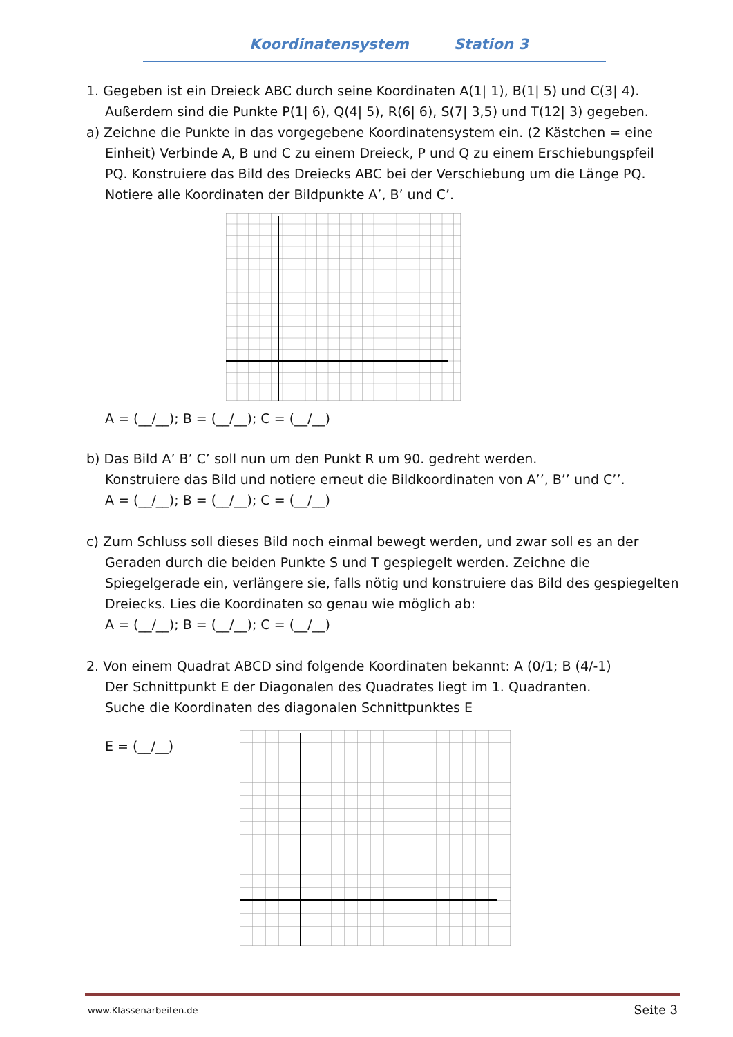Koordinatensystem Station 3
1. Gegeben ist ein Dreieck ABC durch seine Koordinaten A(1| 1), B(1| 5) und C(3| 4).
Außerdem sind die Punkte P(1| 6), Q(4| 5), R(6| 6), S(7| 3,5) und T(12| 3) gegeben.
a) Zeichne die Punkte in das vorgegebene Koordinatensystem ein. (2 Kästchen = eine
Einheit) Verbinde A, B und C zu einem Dreieck, P und Q zu einem Erschiebungspfeil PQ. Konstruiere das Bild des Dreiecks ABC bei der Verschiebung um die Länge PQ. Notiere alle Koordinaten der Bildpunkte A’, B’ und C’.
A = (__/__); B = (__/__); C = (__/__)
b) Das Bild A’ B’ C’ soll nun um den Punkt R um 90. gedreht werden.
Konstruiere das Bild und notiere erneut die Bildkoordinaten von A’’, B’’ und C’’.
A = (__/__); B = (__/__); C = (__/__)
c) Zum Schluss soll dieses Bild noch einmal bewegt werden, und zwar soll es an der
Geraden durch die beiden Punkte S und T gespiegelt werden. Zeichne die Spiegelgerade ein, verlängere sie, falls nötig und konstruiere das Bild des gespiegelten Dreiecks. Lies die Koordinaten so genau wie möglich ab:
A = (__/__); B = (__/__); C = (__/__)
2. Von einem Quadrat ABCD sind folgende Koordinaten bekannt: A (0/1; B (4/-1)
Der Schnittpunkt E der Diagonalen des Quadrates liegt im 1. Quadranten.
Suche die Koordinaten des diagonalen Schnittpunktes E
E = (__/__)
www.Klassenarbeiten.de Seite 3